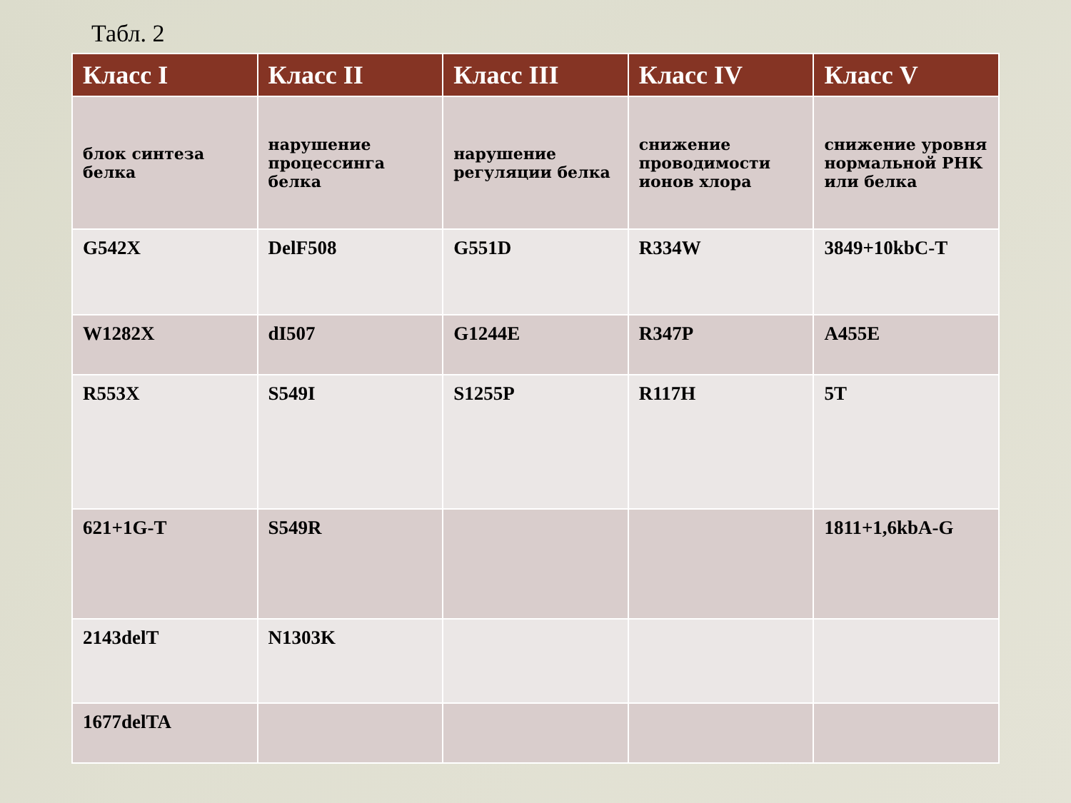Табл. 2
| Класс I | Класс II | Класс III | Класс IV | Класс V |
| --- | --- | --- | --- | --- |
| блок синтеза белка | нарушение процессинга белка | нарушение регуляции белка | снижение проводимости ионов хлора | снижение уровня нормальной РНК или белка |
| G542X | DelF508 | G551D | R334W | 3849+10kbC-T |
| W1282X | dI507 | G1244E | R347P | A455E |
| R553X | S549I | S1255P | R117H | 5T |
| 621+1G-T | S549R | | | 1811+1,6kbA-G |
| 2143delT | N1303K | | | |
| 1677delTA | | | | |